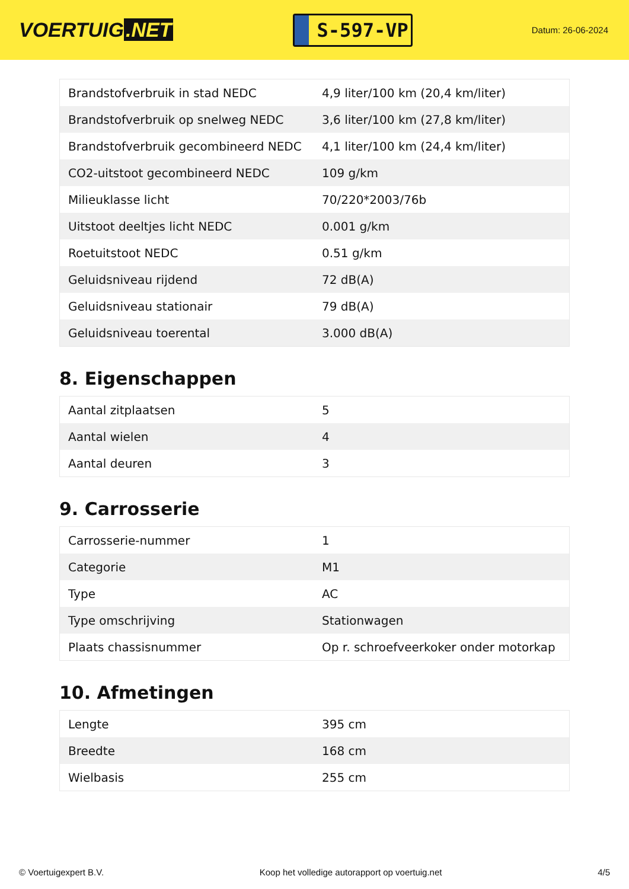VOERTUIG.NET
S-597-VP
Datum: 26-06-2024
| Brandstofverbruik in stad NEDC | 4,9 liter/100 km (20,4 km/liter) |
| Brandstofverbruik op snelweg NEDC | 3,6 liter/100 km (27,8 km/liter) |
| Brandstofverbruik gecombineerd NEDC | 4,1 liter/100 km (24,4 km/liter) |
| CO2-uitstoot gecombineerd NEDC | 109 g/km |
| Milieuklasse licht | 70/220*2003/76b |
| Uitstoot deeltjes licht NEDC | 0.001 g/km |
| Roetuitstoot NEDC | 0.51 g/km |
| Geluidsniveau rijdend | 72 dB(A) |
| Geluidsniveau stationair | 79 dB(A) |
| Geluidsniveau toerental | 3.000 dB(A) |
8. Eigenschappen
| Aantal zitplaatsen | 5 |
| Aantal wielen | 4 |
| Aantal deuren | 3 |
9. Carrosserie
| Carrosserie-nummer | 1 |
| Categorie | M1 |
| Type | AC |
| Type omschrijving | Stationwagen |
| Plaats chassisnummer | Op r. schroefveerkoker onder motorkap |
10. Afmetingen
| Lengte | 395 cm |
| Breedte | 168 cm |
| Wielbasis | 255 cm |
© Voertuigexpert B.V. Koop het volledige autorapport op voertuig.net 4/5